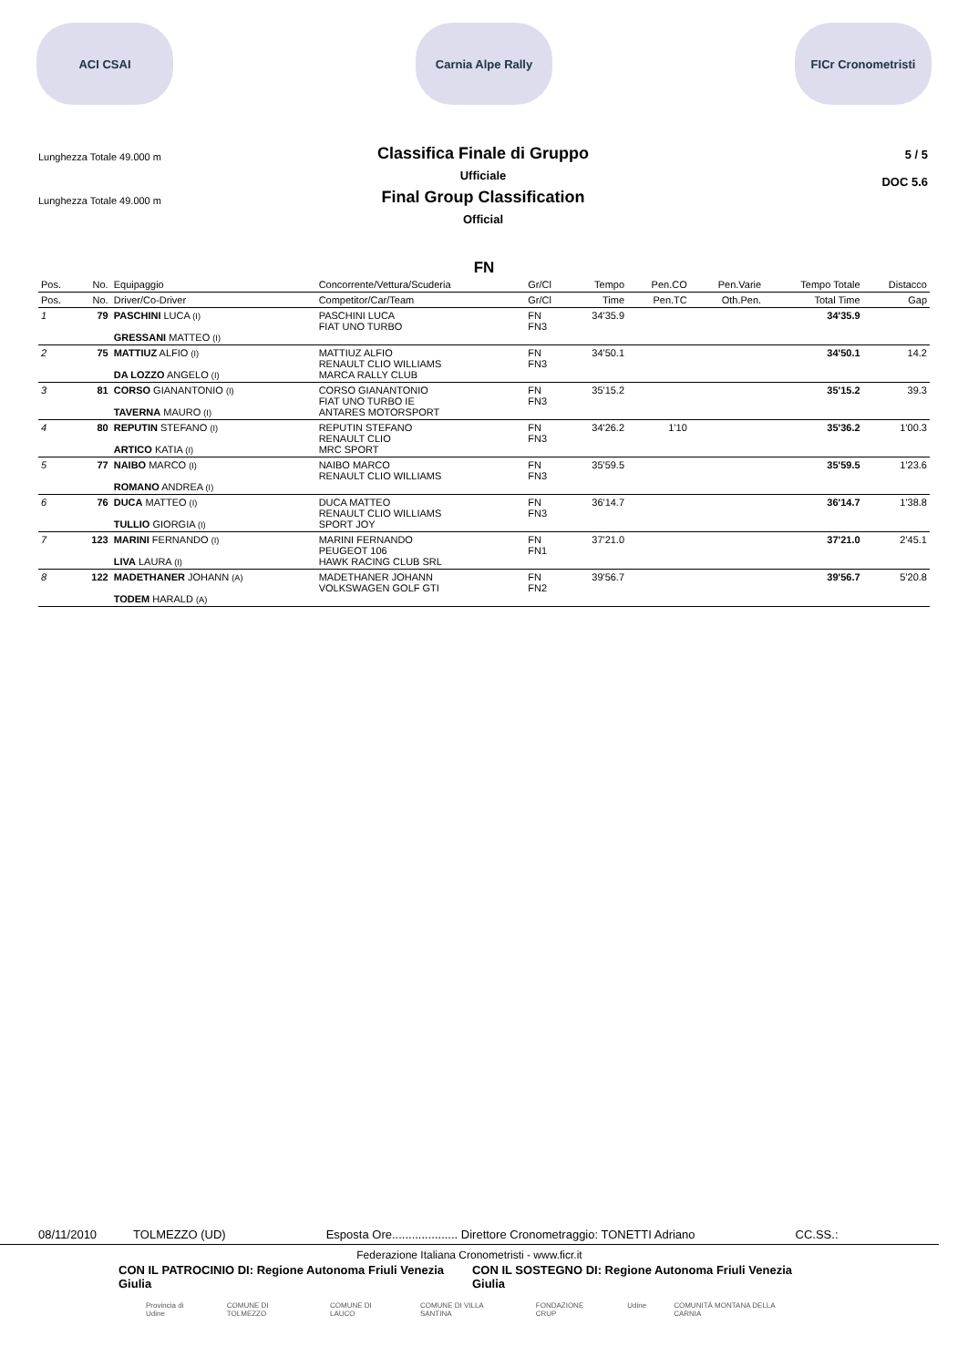ACI CSAI Carnia Alpe Rally FICr Cronometristi
Lunghezza Totale 49.000 m
Lunghezza Totale 49.000 m
Classifica Finale di Gruppo
Ufficiale
Final Group Classification
Official
5 / 5
DOC 5.6
FN
| Pos. | No. | Equipaggio | Concorrente/Vettura/Scuderia | Gr/Cl | Tempo | Pen.CO | Pen.Varie | Tempo Totale | Distacco |
| --- | --- | --- | --- | --- | --- | --- | --- | --- | --- |
| Pos. | No. | Driver/Co-Driver | Competitor/Car/Team | Gr/Cl | Time | Pen.TC | Oth.Pen. | Total Time | Gap |
| 1 | 79 | PASCHINI LUCA (I) GRESSANI MATTEO (I) | PASCHINI LUCA FIAT UNO TURBO | FN FN3 | 34'35.9 | | | 34'35.9 | |
| 2 | 75 | MATTIUZ ALFIO (I) DA LOZZO ANGELO (I) | MATTIUZ ALFIO RENAULT CLIO WILLIAMS MARCA RALLY CLUB | FN FN3 | 34'50.1 | | | 34'50.1 | 14.2 |
| 3 | 81 | CORSO GIANANTONIO (I) TAVERNA MAURO (I) | CORSO GIANANTONIO FIAT UNO TURBO IE ANTARES MOTORSPORT | FN FN3 | 35'15.2 | | | 35'15.2 | 39.3 |
| 4 | 80 | REPUTIN STEFANO (I) ARTICO KATIA (I) | REPUTIN STEFANO RENAULT CLIO MRC SPORT | FN FN3 | 34'26.2 | 1'10 | | 35'36.2 | 1'00.3 |
| 5 | 77 | NAIBO MARCO (I) ROMANO ANDREA (I) | NAIBO MARCO RENAULT CLIO WILLIAMS | FN FN3 | 35'59.5 | | | 35'59.5 | 1'23.6 |
| 6 | 76 | DUCA MATTEO (I) TULLIO GIORGIA (I) | DUCA MATTEO RENAULT CLIO WILLIAMS SPORT JOY | FN FN3 | 36'14.7 | | | 36'14.7 | 1'38.8 |
| 7 | 123 | MARINI FERNANDO (I) LIVA LAURA (I) | MARINI FERNANDO PEUGEOT 106 HAWK RACING CLUB SRL | FN FN1 | 37'21.0 | | | 37'21.0 | 2'45.1 |
| 8 | 122 | MADETHANER JOHANN (A) TODEM HARALD (A) | MADETHANER JOHANN VOLKSWAGEN GOLF GTI | FN FN2 | 39'56.7 | | | 39'56.7 | 5'20.8 |
08/11/2010 TOLMEZZO (UD) Esposta Ore.................... Direttore Cronometraggio: TONETTI Adriano CC.SS.:
Federazione Italiana Cronometristi - www.ficr.it
CON IL PATROCINIO DI: Regione Autonoma Friuli Venezia Giulia CON IL SOSTEGNO DI: Regione Autonoma Friuli Venezia Giulia
Provincia di Udine COMUNE DI TOLMEZZO COMUNE DI LAUCO COMUNE DI VILLA SANTINA FONDAZIONE CRUP Udine COMUNITÀ MONTANA DELLA CARNIA